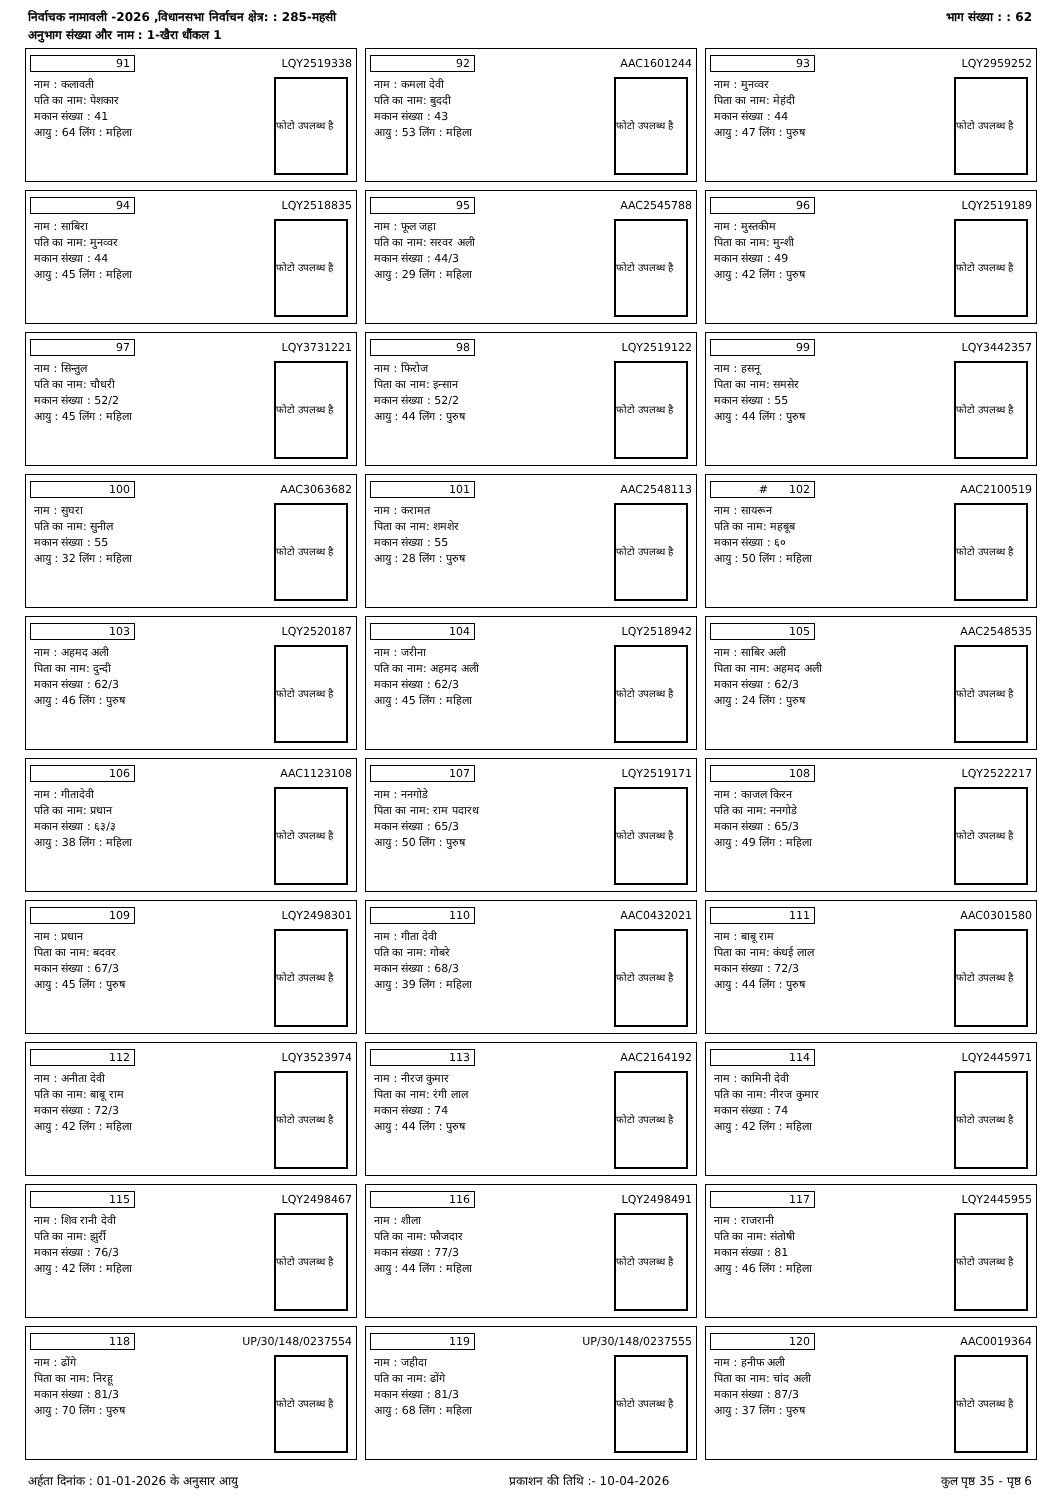निर्वाचक नामावली -2026 ,विधानसभा निर्वाचन क्षेत्र: : 285-महसी भाग संख्या : : 62
अनुभाग संख्या और नाम : 1-खैरा धौंकल 1
91 LQY2519338
नाम : कलावती
पति का नाम: पेशकार
मकान संख्या : 41
आयु : 64 लिंग : महिला
फोटो उपलब्ध है
92 AAC1601244
नाम : कमला देवी
पति का नाम: बुददी
मकान संख्या : 43
आयु : 53 लिंग : महिला
फोटो उपलब्ध है
93 LQY2959252
नाम : मुनव्वर
पिता का नाम: मेहंदी
मकान संख्या : 44
आयु : 47 लिंग : पुरुष
फोटो उपलब्ध है
94 LQY2518835
नाम : साबिरा
पति का नाम: मुनव्वर
मकान संख्या : 44
आयु : 45 लिंग : महिला
फोटो उपलब्ध है
95 AAC2545788
नाम : फूल जहा
पति का नाम: सरवर अली
मकान संख्या : 44/3
आयु : 29 लिंग : महिला
फोटो उपलब्ध है
96 LQY2519189
नाम : मुस्तकीम
पिता का नाम: मुन्शी
मकान संख्या : 49
आयु : 42 लिंग : पुरुष
फोटो उपलब्ध है
97 LQY3731221
नाम : सिन्तुल
पति का नाम: चौधरी
मकान संख्या : 52/2
आयु : 45 लिंग : महिला
फोटो उपलब्ध है
98 LQY2519122
नाम : फिरोज
पिता का नाम: इन्सान
मकान संख्या : 52/2
आयु : 44 लिंग : पुरुष
फोटो उपलब्ध है
99 LQY3442357
नाम : हसनू
पिता का नाम: समसेर
मकान संख्या : 55
आयु : 44 लिंग : पुरुष
फोटो उपलब्ध है
100 AAC3063682
नाम : सुघरा
पति का नाम: सुनील
मकान संख्या : 55
आयु : 32 लिंग : महिला
फोटो उपलब्ध है
101 AAC2548113
नाम : करामत
पिता का नाम: शमशेर
मकान संख्या : 55
आयु : 28 लिंग : पुरुष
फोटो उपलब्ध है
# 102 AAC2100519
नाम : सायरून
पति का नाम: महबूब
मकान संख्या : ६०
आयु : 50 लिंग : महिला
फोटो उपलब्ध है
103 LQY2520187
नाम : अहमद अली
पिता का नाम: दुन्दी
मकान संख्या : 62/3
आयु : 46 लिंग : पुरुष
फोटो उपलब्ध है
104 LQY2518942
नाम : जरीना
पति का नाम: अहमद अली
मकान संख्या : 62/3
आयु : 45 लिंग : महिला
फोटो उपलब्ध है
105 AAC2548535
नाम : साबिर अली
पिता का नाम: अहमद अली
मकान संख्या : 62/3
आयु : 24 लिंग : पुरुष
फोटो उपलब्ध है
106 AAC1123108
नाम : गीतादेवी
पति का नाम: प्रधान
मकान संख्या : ६३/३
आयु : 38 लिंग : महिला
फोटो उपलब्ध है
107 LQY2519171
नाम : ननगोडे
पिता का नाम: राम पदारथ
मकान संख्या : 65/3
आयु : 50 लिंग : पुरुष
फोटो उपलब्ध है
108 LQY2522217
नाम : काजल किरन
पति का नाम: ननगोडे
मकान संख्या : 65/3
आयु : 49 लिंग : महिला
फोटो उपलब्ध है
109 LQY2498301
नाम : प्रधान
पिता का नाम: बदवर
मकान संख्या : 67/3
आयु : 45 लिंग : पुरुष
फोटो उपलब्ध है
110 AAC0432021
नाम : गीता देवी
पति का नाम: गोबरे
मकान संख्या : 68/3
आयु : 39 लिंग : महिला
फोटो उपलब्ध है
111 AAC0301580
नाम : बाबू राम
पिता का नाम: कंधई लाल
मकान संख्या : 72/3
आयु : 44 लिंग : पुरुष
फोटो उपलब्ध है
112 LQY3523974
नाम : अनीता देवी
पति का नाम: बाबू राम
मकान संख्या : 72/3
आयु : 42 लिंग : महिला
फोटो उपलब्ध है
113 AAC2164192
नाम : नीरज कुमार
पिता का नाम: रंगी लाल
मकान संख्या : 74
आयु : 44 लिंग : पुरुष
फोटो उपलब्ध है
114 LQY2445971
नाम : कामिनी देवी
पति का नाम: नीरज कुमार
मकान संख्या : 74
आयु : 42 लिंग : महिला
फोटो उपलब्ध है
115 LQY2498467
नाम : शिव रानी देवी
पति का नाम: झुर्री
मकान संख्या : 76/3
आयु : 42 लिंग : महिला
फोटो उपलब्ध है
116 LQY2498491
नाम : शीला
पति का नाम: फौजदार
मकान संख्या : 77/3
आयु : 44 लिंग : महिला
फोटो उपलब्ध है
117 LQY2445955
नाम : राजरानी
पति का नाम: संतोषी
मकान संख्या : 81
आयु : 46 लिंग : महिला
फोटो उपलब्ध है
118 UP/30/148/0237554
नाम : ढोंगे
पिता का नाम: निरहू
मकान संख्या : 81/3
आयु : 70 लिंग : पुरुष
फोटो उपलब्ध है
119 UP/30/148/0237555
नाम : जहीदा
पति का नाम: ढोंगे
मकान संख्या : 81/3
आयु : 68 लिंग : महिला
फोटो उपलब्ध है
120 AAC0019364
नाम : हनीफ अली
पिता का नाम: चांद अली
मकान संख्या : 87/3
आयु : 37 लिंग : पुरुष
फोटो उपलब्ध है
अर्हता दिनांक : 01-01-2026 के अनुसार आयु प्रकाशन की तिथि :- 10-04-2026 कुल पृष्ठ 35 - पृष्ठ 6